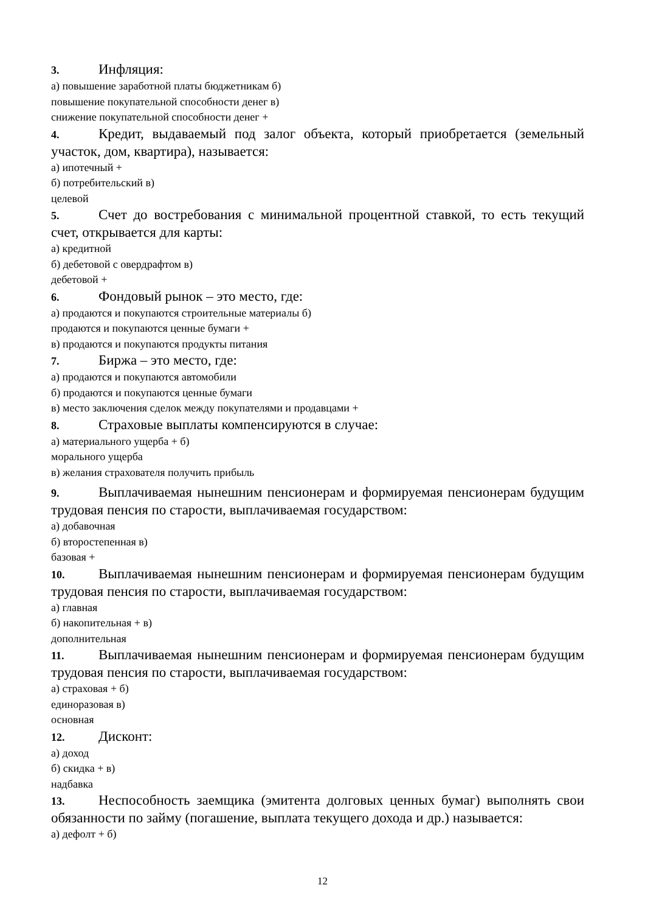3. Инфляция:
а) повышение заработной платы бюджетникам б)
повышение покупательной способности денег в)
снижение покупательной способности денег +
4. Кредит, выдаваемый под залог объекта, который приобретается (земельный участок, дом, квартира), называется:
а) ипотечный +
б) потребительский в)
целевой
5. Счет до востребования с минимальной процентной ставкой, то есть текущий счет, открывается для карты:
а) кредитной
б) дебетовой с овердрафтом в)
дебетовой +
6. Фондовый рынок – это место, где:
а) продаются и покупаются строительные материалы б)
продаются и покупаются ценные бумаги +
в) продаются и покупаются продукты питания
7. Биржа – это место, где:
а) продаются и покупаются автомобили
б) продаются и покупаются ценные бумаги
в) место заключения сделок между покупателями и продавцами +
8. Страховые выплаты компенсируются в случае:
а) материального ущерба + б)
морального ущерба
в) желания страхователя получить прибыль
9. Выплачиваемая нынешним пенсионерам и формируемая пенсионерам будущим трудовая пенсия по старости, выплачиваемая государством:
а) добавочная
б) второстепенная в)
базовая +
10. Выплачиваемая нынешним пенсионерам и формируемая пенсионерам будущим трудовая пенсия по старости, выплачиваемая государством:
а) главная
б) накопительная + в)
дополнительная
11. Выплачиваемая нынешним пенсионерам и формируемая пенсионерам будущим трудовая пенсия по старости, выплачиваемая государством:
а) страховая + б)
единоразовая в)
основная
12. Дисконт:
а) доход
б) скидка + в)
надбавка
13. Неспособность заемщика (эмитента долговых ценных бумаг) выполнять свои обязанности по займу (погашение, выплата текущего дохода и др.) называется:
а) дефолт + б)
12